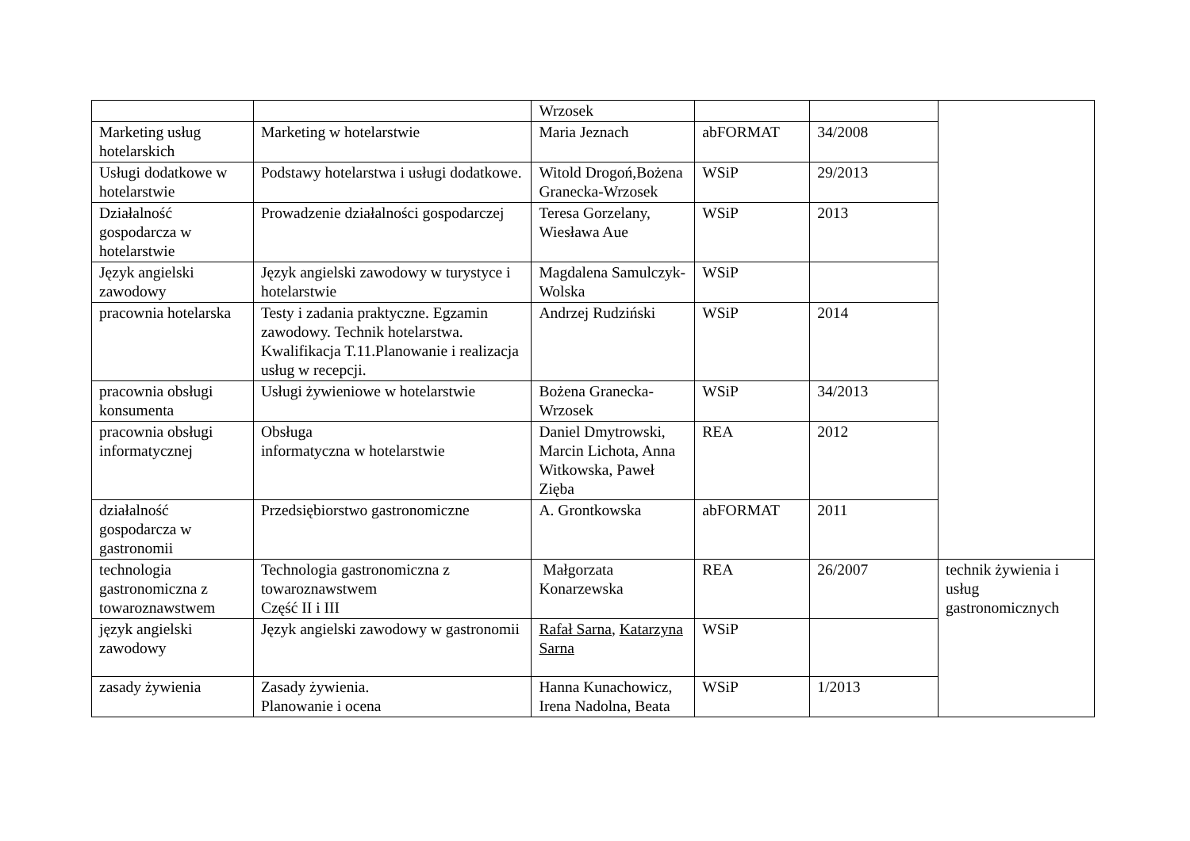| | | Wrzosek | | | |
| Marketing usług hotelarskich | Marketing w hotelarstwie | Maria Jeznach | abFORMAT | 34/2008 | |
| Usługi dodatkowe w hotelarstwie | Podstawy hotelarstwa i usługi dodatkowe. | Witold Drogoń,Bożena Granecka-Wrzosek | WSiP | 29/2013 | |
| Działalność gospodarcza w hotelarstwie | Prowadzenie działalności gospodarczej | Teresa Gorzelany, Wiesława Aue | WSiP | 2013 | |
| Język angielski zawodowy | Język angielski zawodowy w turystyce i hotelarstwie | Magdalena Samulczyk-Wolska | WSiP | | |
| pracownia hotelarska | Testy i zadania praktyczne. Egzamin zawodowy. Technik hotelarstwa. Kwalifikacja T.11.Planowanie i realizacja usług w recepcji. | Andrzej Rudziński | WSiP | 2014 | |
| pracownia obsługi konsumenta | Usługi żywieniowe w hotelarstwie | Bożena Granecka-Wrzosek | WSiP | 34/2013 | |
| pracownia obsługi informatycznej | Obsługa informatyczna w hotelarstwie | Daniel Dmytrowski, Marcin Lichota, Anna Witkowska, Paweł Zięba | REA | 2012 | |
| działalność gospodarcza w gastronomii | Przedsiębiorstwo gastronomiczne | A. Grontkowska | abFORMAT | 2011 | |
| technologia gastronomiczna z towaroznawstwem | Technologia gastronomiczna z towaroznawstwem Część II i III | Małgorzata Konarzewska | REA | 26/2007 | technik żywienia i usług gastronomicznych |
| język angielski zawodowy | Język angielski zawodowy w gastronomii | Rafał Sarna , Katarzyna Sarna | WSiP | | |
| zasady żywienia | Zasady żywienia. Planowanie i ocena | Hanna Kunachowicz, Irena Nadolna, Beata | WSiP | 1/2013 | |